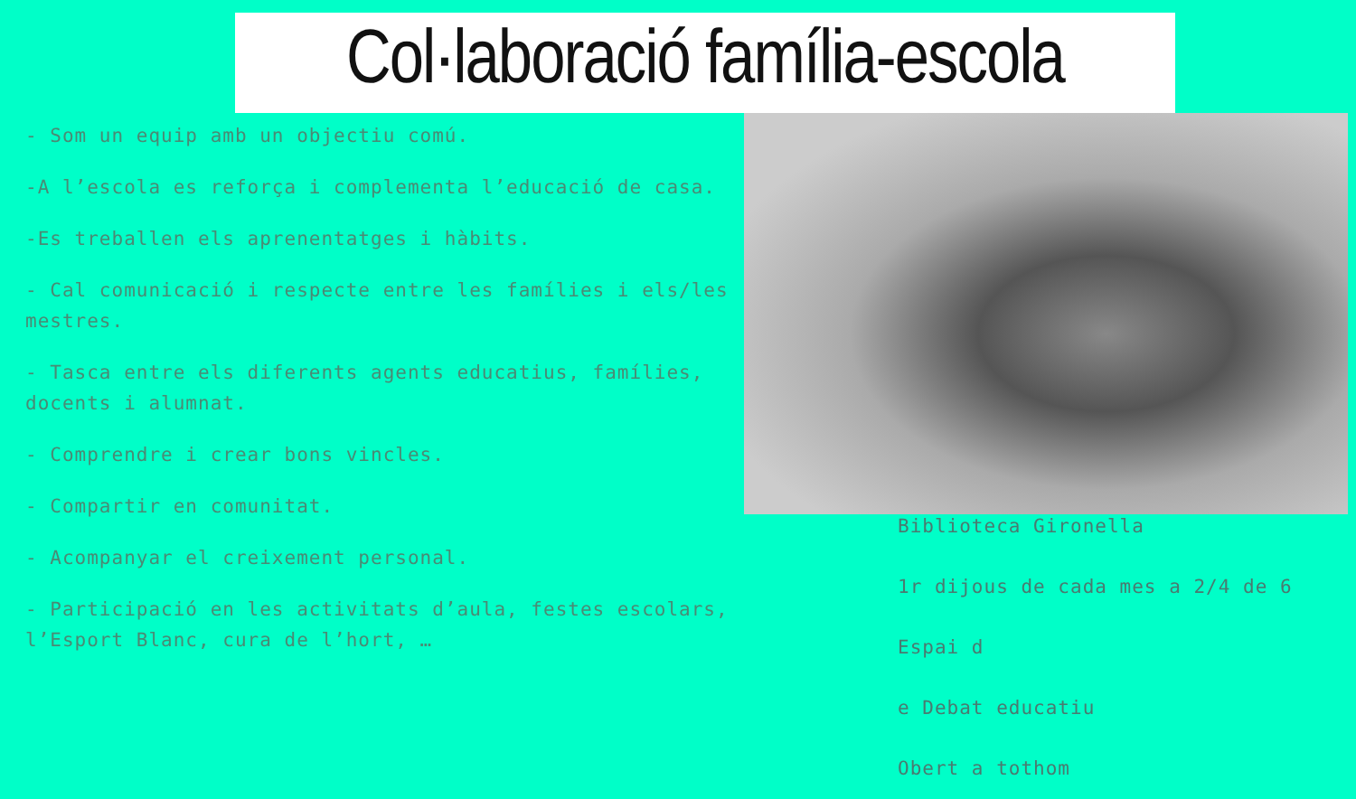Col·laboració família-escola
- Som un equip amb un objectiu comú.
-A l’escola es reforça i complementa l’educació de casa.
-Es treballen els aprenentatges i hàbits.
- Cal comunicació i respecte entre les famílies i els/les mestres.
- Tasca entre els diferents agents educatius, famílies, docents i alumnat.
- Comprendre i crear bons vincles.
- Compartir en comunitat.
- Acompanyar el creixement personal.
- Participació en les activitats d’aula, festes escolars, l’Esport Blanc, cura de l’hort, …
Biblioteca Gironella
1r dijous de cada mes a 2/4 de 6
Espai d
e Debat educatiu
Obert a tothom